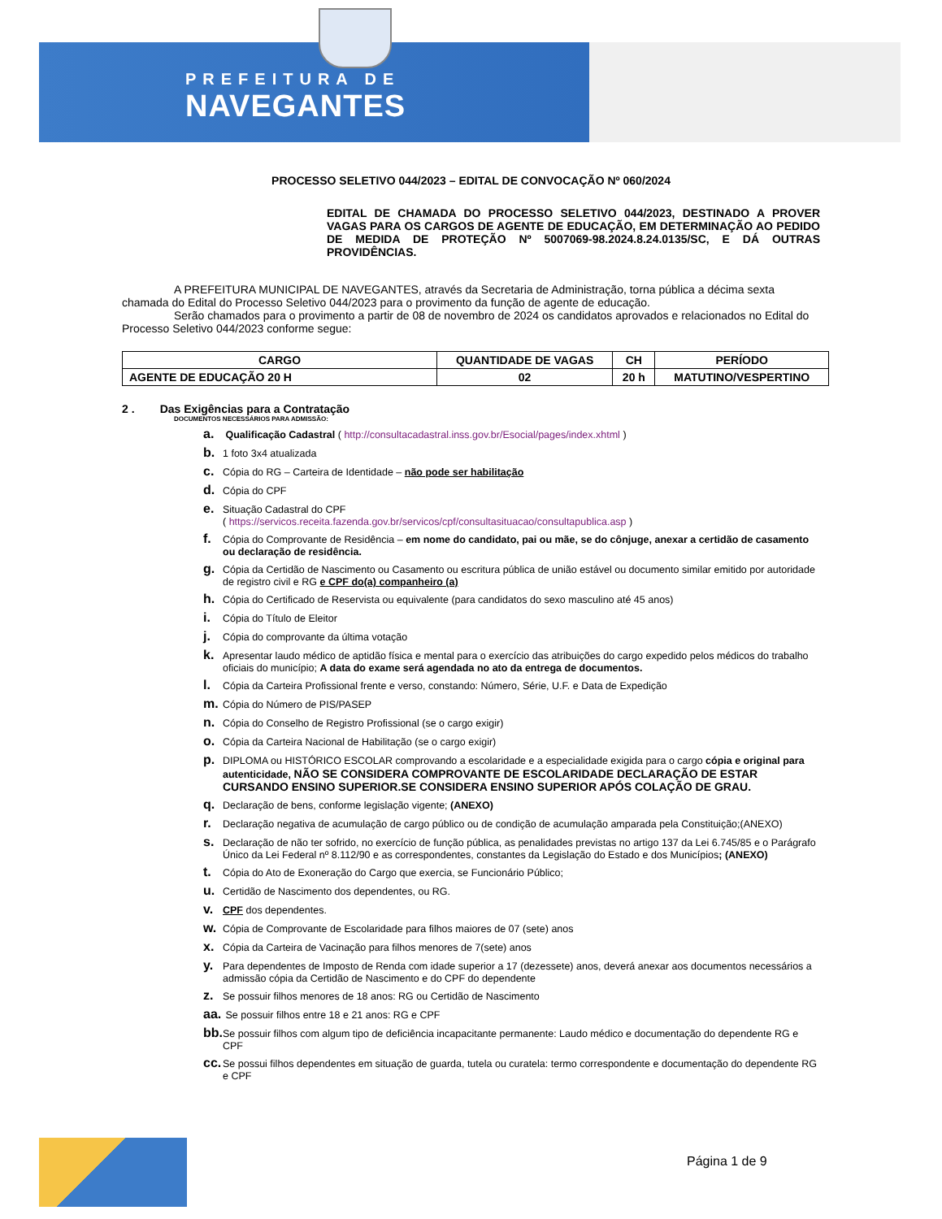PREFEITURA DE
NAVEGANTES
PROCESSO SELETIVO 044/2023 – EDITAL DE CONVOCAÇÃO Nº 060/2024
EDITAL DE CHAMADA DO PROCESSO SELETIVO 044/2023, DESTINADO A PROVER VAGAS PARA OS CARGOS DE AGENTE DE EDUCAÇÃO, EM DETERMINAÇÃO AO PEDIDO DE MEDIDA DE PROTEÇÃO Nº 5007069-98.2024.8.24.0135/SC, E DÁ OUTRAS PROVIDÊNCIAS.
A PREFEITURA MUNICIPAL DE NAVEGANTES, através da Secretaria de Administração, torna pública a décima sexta chamada do Edital do Processo Seletivo 044/2023 para o provimento da função de agente de educação.
Serão chamados para o provimento a partir de 08 de novembro de 2024 os candidatos aprovados e relacionados no Edital do Processo Seletivo 044/2023 conforme segue:
| CARGO | QUANTIDADE DE VAGAS | CH | PERÍODO |
| --- | --- | --- | --- |
| AGENTE DE EDUCAÇÃO 20 H | 02 | 20 h | MATUTINO/VESPERTINO |
2 . Das Exigências para a Contratação
DOCUMENTOS NECESSÁRIOS PARA ADMISSÃO:
a. Qualificação Cadastral ( http://consultacadastral.inss.gov.br/Esocial/pages/index.xhtml )
b. 1 foto 3x4 atualizada
c. Cópia do RG – Carteira de Identidade – não pode ser habilitação
d. Cópia do CPF
e. Situação Cadastral do CPF
( https://servicos.receita.fazenda.gov.br/servicos/cpf/consultasituacao/consultapublica.asp )
f. Cópia do Comprovante de Residência – em nome do candidato, pai ou mãe, se do cônjuge, anexar a certidão de casamento ou declaração de residência.
g. Cópia da Certidão de Nascimento ou Casamento ou escritura pública de união estável ou documento similar emitido por autoridade de registro civil e RG e CPF do(a) companheiro (a)
h. Cópia do Certificado de Reservista ou equivalente (para candidatos do sexo masculino até 45 anos)
i. Cópia do Título de Eleitor
j. Cópia do comprovante da última votação
k. Apresentar laudo médico de aptidão física e mental para o exercício das atribuições do cargo expedido pelos médicos do trabalho oficiais do município; A data do exame será agendada no ato da entrega de documentos.
l. Cópia da Carteira Profissional frente e verso, constando: Número, Série, U.F. e Data de Expedição
m. Cópia do Número de PIS/PASEP
n. Cópia do Conselho de Registro Profissional (se o cargo exigir)
o. Cópia da Carteira Nacional de Habilitação (se o cargo exigir)
p. DIPLOMA ou HISTÓRICO ESCOLAR comprovando a escolaridade e a especialidade exigida para o cargo cópia e original para autenticidade, NÃO SE CONSIDERA COMPROVANTE DE ESCOLARIDADE DECLARAÇÃO DE ESTAR CURSANDO ENSINO SUPERIOR.SE CONSIDERA ENSINO SUPERIOR APÓS COLAÇÃO DE GRAU.
q. Declaração de bens, conforme legislação vigente; (ANEXO)
r. Declaração negativa de acumulação de cargo público ou de condição de acumulação amparada pela Constituição;(ANEXO)
s. Declaração de não ter sofrido, no exercício de função pública, as penalidades previstas no artigo 137 da Lei 6.745/85 e o Parágrafo Único da Lei Federal nº 8.112/90 e as correspondentes, constantes da Legislação do Estado e dos Municípios; (ANEXO)
t. Cópia do Ato de Exoneração do Cargo que exercia, se Funcionário Público;
u. Certidão de Nascimento dos dependentes, ou RG.
v. CPF dos dependentes.
w. Cópia de Comprovante de Escolaridade para filhos maiores de 07 (sete) anos
x. Cópia da Carteira de Vacinação para filhos menores de 7(sete) anos
y. Para dependentes de Imposto de Renda com idade superior a 17 (dezessete) anos, deverá anexar aos documentos necessários a admissão cópia da Certidão de Nascimento e do CPF do dependente
z. Se possuir filhos menores de 18 anos: RG ou Certidão de Nascimento
aa. Se possuir filhos entre 18 e 21 anos: RG e CPF
bb. Se possuir filhos com algum tipo de deficiência incapacitante permanente: Laudo médico e documentação do dependente RG e CPF
cc. Se possui filhos dependentes em situação de guarda, tutela ou curatela: termo correspondente e documentação do dependente RG e CPF
Página 1 de 9